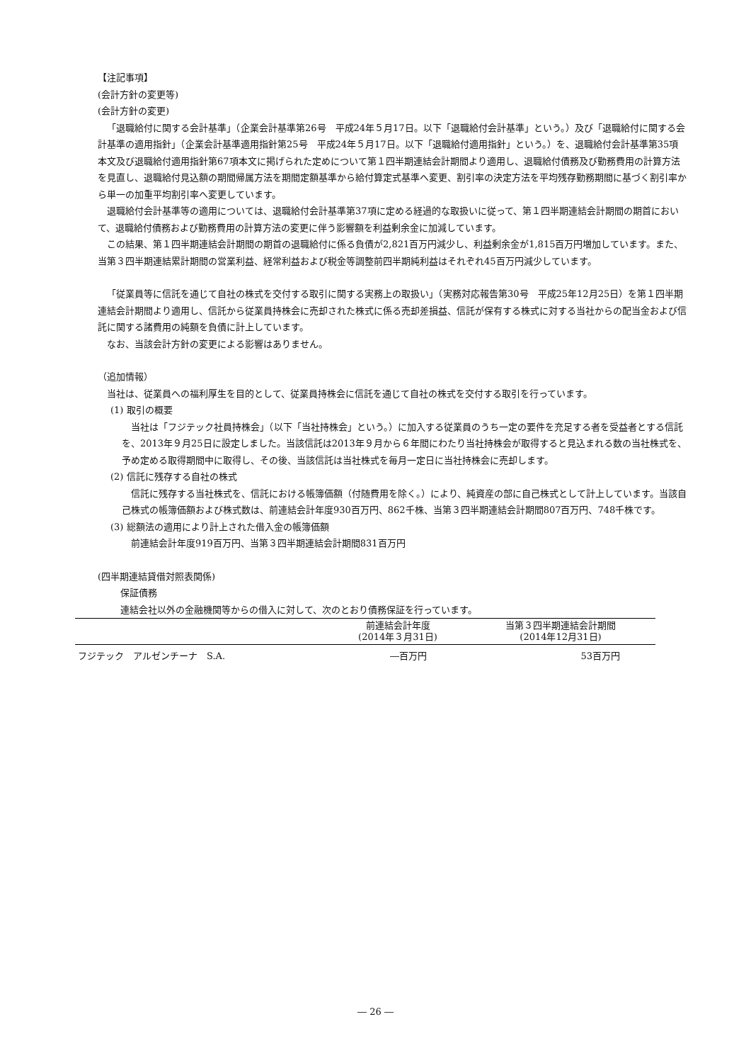【注記事項】
(会計方針の変更等)
(会計方針の変更)
「退職給付に関する会計基準」（企業会計基準第26号　平成24年５月17日。以下「退職給付会計基準」という。）及び「退職給付に関する会計基準の適用指針」（企業会計基準適用指針第25号　平成24年５月17日。以下「退職給付適用指針」という。）を、退職給付会計基準第35項本文及び退職給付適用指針第67項本文に掲げられた定めについて第１四半期連結会計期間より適用し、退職給付債務及び勤務費用の計算方法を見直し、退職給付見込額の期間帰属方法を期間定額基準から給付算定式基準へ変更、割引率の決定方法を平均残存勤務期間に基づく割引率から単一の加重平均割引率へ変更しています。
退職給付会計基準等の適用については、退職給付会計基準第37項に定める経過的な取扱いに従って、第１四半期連結会計期間の期首において、退職給付債務および勤務費用の計算方法の変更に伴う影響額を利益剰余金に加減しています。
この結果、第１四半期連結会計期間の期首の退職給付に係る負債が2,821百万円減少し、利益剰余金が1,815百万円増加しています。また、当第３四半期連結累計期間の営業利益、経常利益および税金等調整前四半期純利益はそれぞれ45百万円減少しています。
「従業員等に信託を通じて自社の株式を交付する取引に関する実務上の取扱い」（実務対応報告第30号　平成25年12月25日）を第１四半期連結会計期間より適用し、信託から従業員持株会に売却された株式に係る売却差損益、信託が保有する株式に対する当社からの配当金および信託に関する諸費用の純額を負債に計上しています。
なお、当該会計方針の変更による影響はありません。
（追加情報）
当社は、従業員への福利厚生を目的として、従業員持株会に信託を通じて自社の株式を交付する取引を行っています。
(1) 取引の概要
当社は「フジテック社員持株会」（以下「当社持株会」という。）に加入する従業員のうち一定の要件を充足する者を受益者とする信託を、2013年９月25日に設定しました。当該信託は2013年９月から６年間にわたり当社持株会が取得すると見込まれる数の当社株式を、予め定める取得期間中に取得し、その後、当該信託は当社株式を毎月一定日に当社持株会に売却します。
(2) 信託に残存する自社の株式
信託に残存する当社株式を、信託における帳簿価額（付随費用を除く。）により、純資産の部に自己株式として計上しています。当該自己株式の帳簿価額および株式数は、前連結会計年度930百万円、862千株、当第３四半期連結会計期間807百万円、748千株です。
(3) 総額法の適用により計上された借入金の帳簿価額
前連結会計年度919百万円、当第３四半期連結会計期間831百万円
(四半期連結貸借対照表関係)
保証債務
連結会社以外の金融機関等からの借入に対して、次のとおり債務保証を行っています。
| | 前連結会計年度 (2014年３月31日) | 当第３四半期連結会計期間 (2014年12月31日) |
| --- | --- | --- |
| フジテック アルゼンチーナ S.A. | ―百万円 | 53百万円 |
― 26 ―